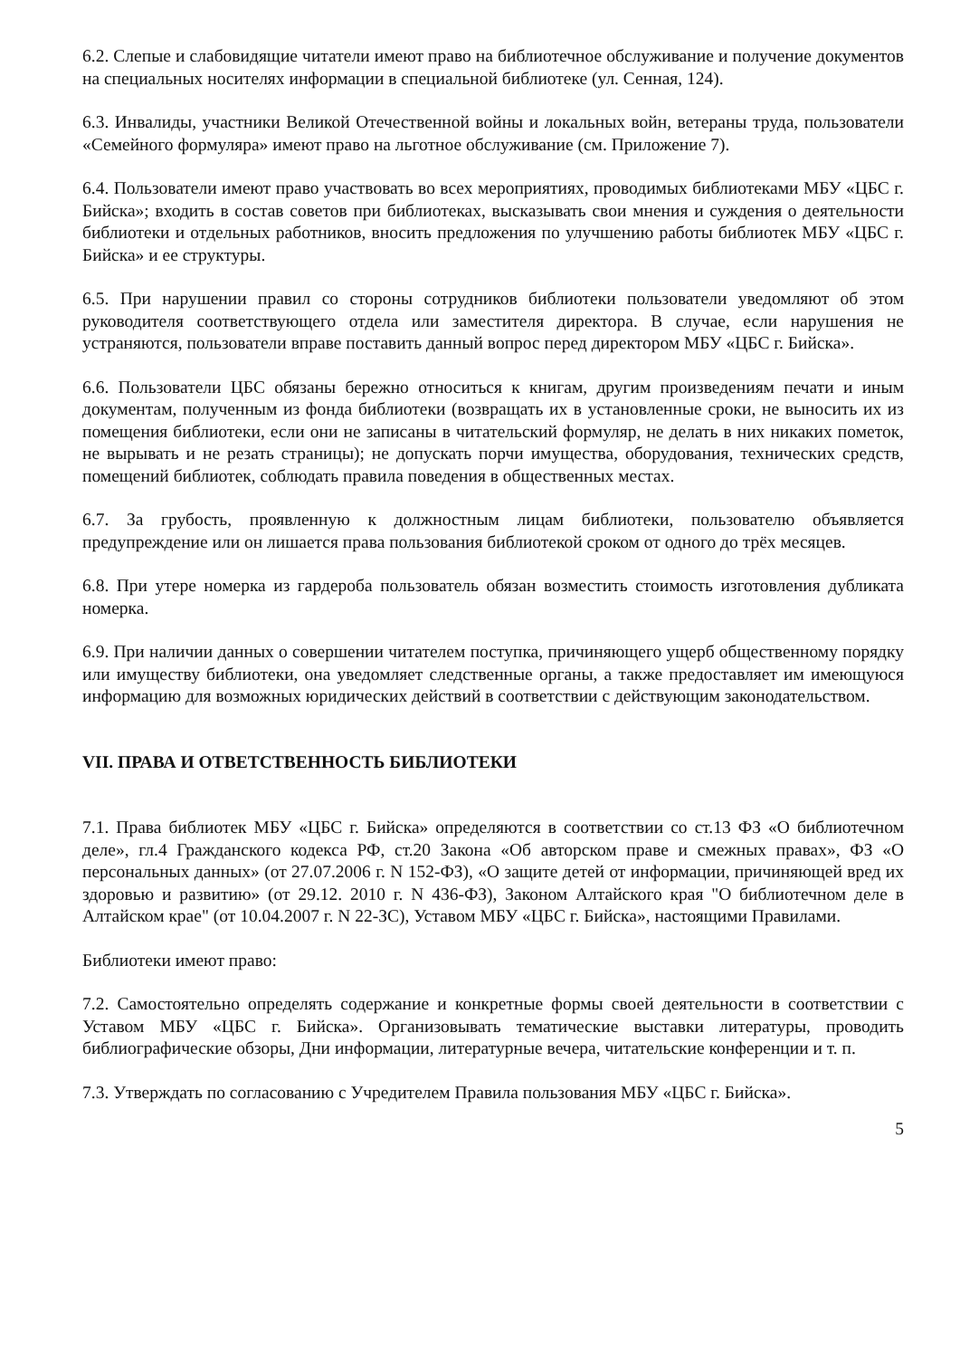6.2. Слепые и слабовидящие читатели имеют право на библиотечное обслуживание и получение документов на специальных носителях информации в специальной библиотеке (ул. Сенная, 124).
6.3. Инвалиды, участники Великой Отечественной войны и локальных войн, ветераны труда, пользователи «Семейного формуляра» имеют право на льготное обслуживание (см. Приложение 7).
6.4. Пользователи имеют право участвовать во всех мероприятиях, проводимых библиотеками МБУ «ЦБС г. Бийска»; входить в состав советов при библиотеках, высказывать свои мнения и суждения о деятельности библиотеки и отдельных работников, вносить предложения по улучшению работы библиотек МБУ «ЦБС г. Бийска» и ее структуры.
6.5. При нарушении правил со стороны сотрудников библиотеки пользователи уведомляют об этом руководителя соответствующего отдела или заместителя директора. В случае, если нарушения не устраняются, пользователи вправе поставить данный вопрос перед директором МБУ «ЦБС г. Бийска».
6.6. Пользователи ЦБС обязаны бережно относиться к книгам, другим произведениям печати и иным документам, полученным из фонда библиотеки (возвращать их в установленные сроки, не выносить их из помещения библиотеки, если они не записаны в читательский формуляр, не делать в них никаких пометок, не вырывать и не резать страницы); не допускать порчи имущества, оборудования, технических средств, помещений библиотек, соблюдать правила поведения в общественных местах.
6.7. За грубость, проявленную к должностным лицам библиотеки, пользователю объявляется предупреждение или он лишается права пользования библиотекой сроком от одного до трёх месяцев.
6.8. При утере номерка из гардероба пользователь обязан возместить стоимость изготовления дубликата номерка.
6.9. При наличии данных о совершении читателем поступка, причиняющего ущерб общественному порядку или имуществу библиотеки, она уведомляет следственные органы, а также предоставляет им имеющуюся информацию для возможных юридических действий в соответствии с действующим законодательством.
VII. ПРАВА И ОТВЕТСТВЕННОСТЬ БИБЛИОТЕКИ
7.1. Права библиотек МБУ «ЦБС г. Бийска» определяются в соответствии со ст.13 ФЗ «О библиотечном деле», гл.4 Гражданского кодекса РФ, ст.20 Закона «Об авторском праве и смежных правах», ФЗ «О персональных данных» (от 27.07.2006 г. N 152-ФЗ), «О защите детей от информации, причиняющей вред их здоровью и развитию» (от 29.12. 2010 г. N 436-ФЗ), Законом Алтайского края "О библиотечном деле в Алтайском крае" (от 10.04.2007 г. N 22-ЗС), Уставом МБУ «ЦБС г. Бийска», настоящими Правилами.
Библиотеки имеют право:
7.2. Самостоятельно определять содержание и конкретные формы своей деятельности в соответствии с Уставом МБУ «ЦБС г. Бийска». Организовывать тематические выставки литературы, проводить библиографические обзоры, Дни информации, литературные вечера, читательские конференции и т. п.
7.3. Утверждать по согласованию с Учредителем Правила пользования МБУ «ЦБС г. Бийска».
5